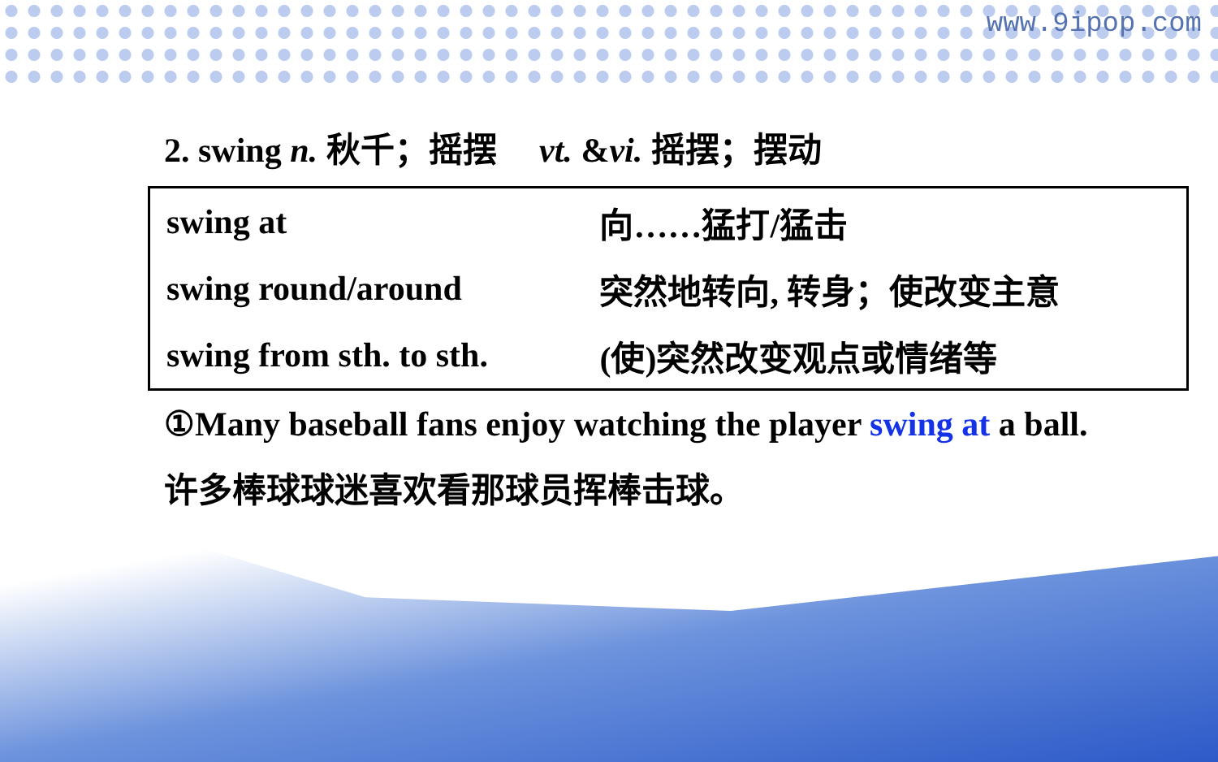www.9ipop.com
2. swing n. 秋千；摇摆 vt. &vi. 摇摆；摆动
| swing at | 向……猛打/猛击 |
| swing round/around | 突然地转向, 转身；使改变主意 |
| swing from sth. to sth. | (使)突然改变观点或情绪等 |
①Many baseball fans enjoy watching the player swing at a ball.
许多棒球球迷喜欢看那球员挥棒击球。